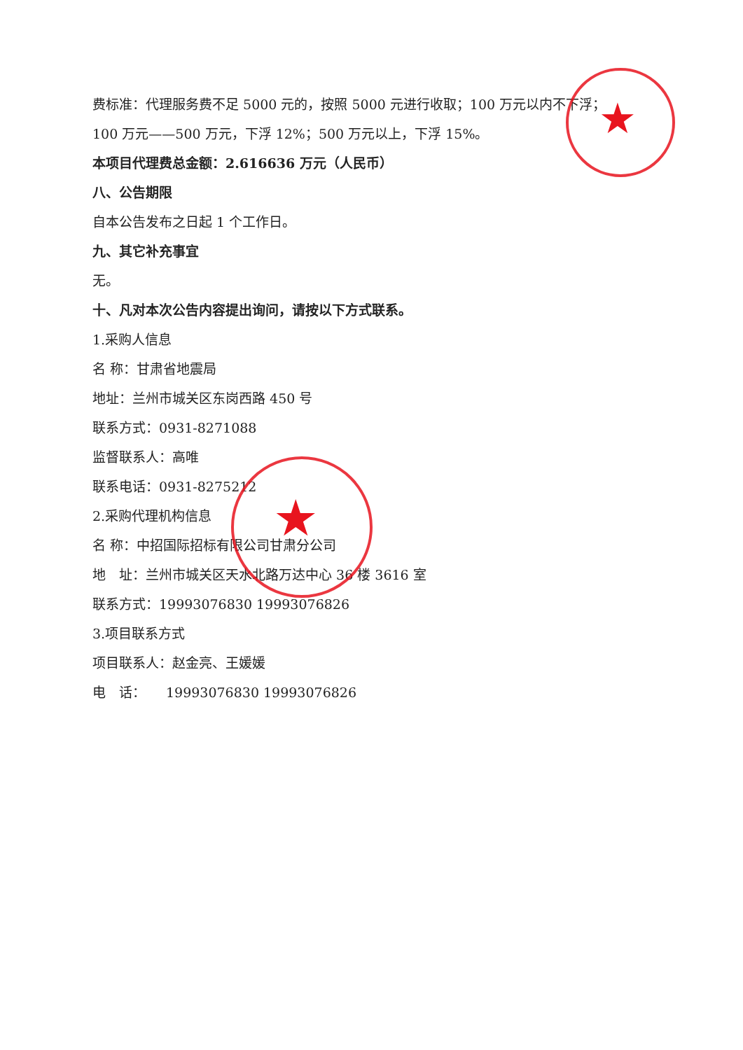★
★
费标准：代理服务费不足 5000 元的，按照 5000 元进行收取；100 万元以内不下浮；
100 万元——500 万元，下浮 12%；500 万元以上，下浮 15%。
本项目代理费总金额：2.616636 万元（人民币）
八、公告期限
自本公告发布之日起 1 个工作日。
九、其它补充事宜
无。
十、凡对本次公告内容提出询问，请按以下方式联系。
1.采购人信息
名 称：甘肃省地震局
地址：兰州市城关区东岗西路 450 号
联系方式：0931-8271088
监督联系人：高唯
联系电话：0931-8275212
2.采购代理机构信息
名 称：中招国际招标有限公司甘肃分公司
地　址：兰州市城关区天水北路万达中心 36 楼 3616 室
联系方式：19993076830 19993076826
3.项目联系方式
项目联系人：赵金亮、王媛媛
电　话：　　19993076830 19993076826